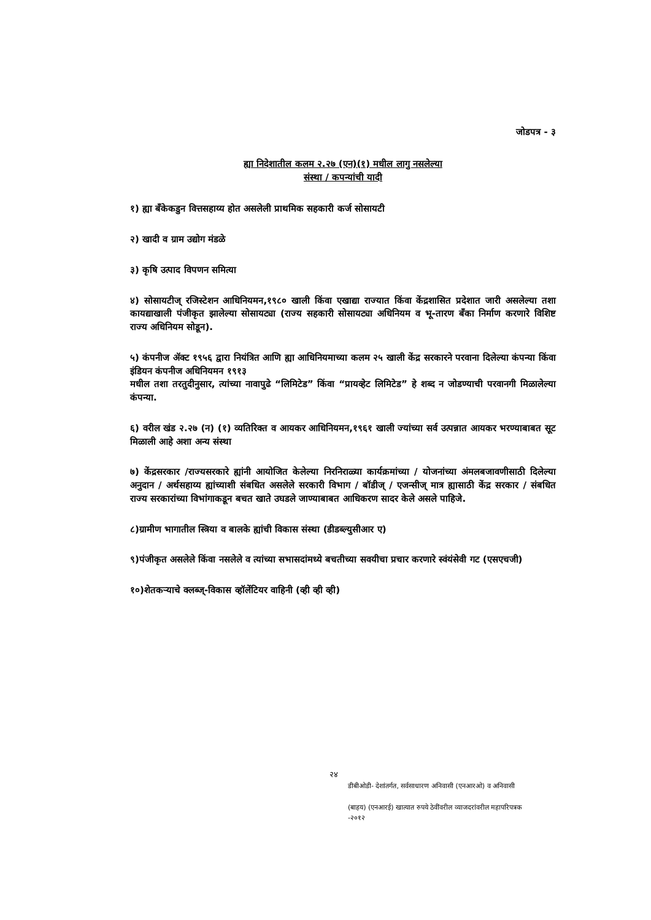जोडपत्र - ३
ह्या निदेशातील कलम २.२७ (एन)(१) मधील लागु नसलेल्या
संस्था / कपन्यांची यादी
१) ह्या बँकेकडुन वित्तसहाय्य होत असलेली प्राथमिक सहकारी कर्ज सोसायटी
२) खादी व ग्राम उद्योग मंडळे
३) कृषि उत्पाद विपणन समित्या
४) सोसायटीज् रजिस्टेशन आधिनियमन,१९८० खाली किंवा एखाद्या राज्यात किंवा केंद्रशासित प्रदेशात जारी असलेल्या तशा कायद्याखाली पंजीकृत झालेल्या सोसायट्या (राज्य सहकारी सोसायट्या अधिनियम व भू-तारण बँका निर्माण करणारे विशिष्ट राज्य अधिनियम सोडून).
५) कंपनीज ॲक्ट १९५६ द्वारा नियंत्रित आणि ह्या आधिनियमाच्या कलम २५ खाली केंद्र सरकारने परवाना दिलेल्या कंपन्या किंवा इंडियन कंपनीज अधिनियमन १९१३
मधील तशा तरतुदीनुसार, त्यांच्या नावापुढे “लिमिटेड” किंवा “प्रायव्हेट लिमिटेड” हे शब्द न जोडण्याची परवानगी मिळालेल्या कंपन्या.
६) वरील खंड २.२७ (न) (१) व्यतिरिक्त व आयकर आधिनियमन,१९६१ खाली ज्यांच्या सर्व उत्पन्नात आयकर भरण्याबाबत सूट मिळाली आहे अशा अन्य संस्था
७) केंद्रसरकार /राज्यसरकारे ह्यांनी आयोजित केलेल्या निरनिराळ्या कार्यक्रमांच्या / योजनांच्या अंमलबजावणीसाठी दिलेल्या अनुदान / अर्थसहाय्य ह्यांच्याशी संबधित असलेले सरकारी विभाग / बॉडीज् / एजन्सीज् मात्र ह्यासाठी केंद्र सरकार / संबधित राज्य सरकारांच्या विभांगाकडून बचत खाते उघडले जाण्याबाबत आधिकरण सादर केले असले पाहिजे.
८)ग्रामीण भागातील स्त्रिया व बालके ह्यांची विकास संस्था (डीडब्ल्युसीआर ए)
९)पंजीकृत असलेले किंवा नसलेले व त्यांच्या सभासदांमध्ये बचतीच्या सवयीचा प्रचार करणारे स्वंयंसेवी गट (एसएचजी)
१०)शेतकऱ्याचे क्लब्ज्-विकास व्हॉलेंटियर वाहिनी (व्ही व्ही व्ही)
२४
डीबीओडी- देशांतर्गत, सर्वसाधारण अनिवासी (एनआरओ) व अनिवासी
(बाहय) (एनआरई) खात्यात रुपये ठेवींवरील व्याजदरांवरील महापरिपत्रक
-२०१२